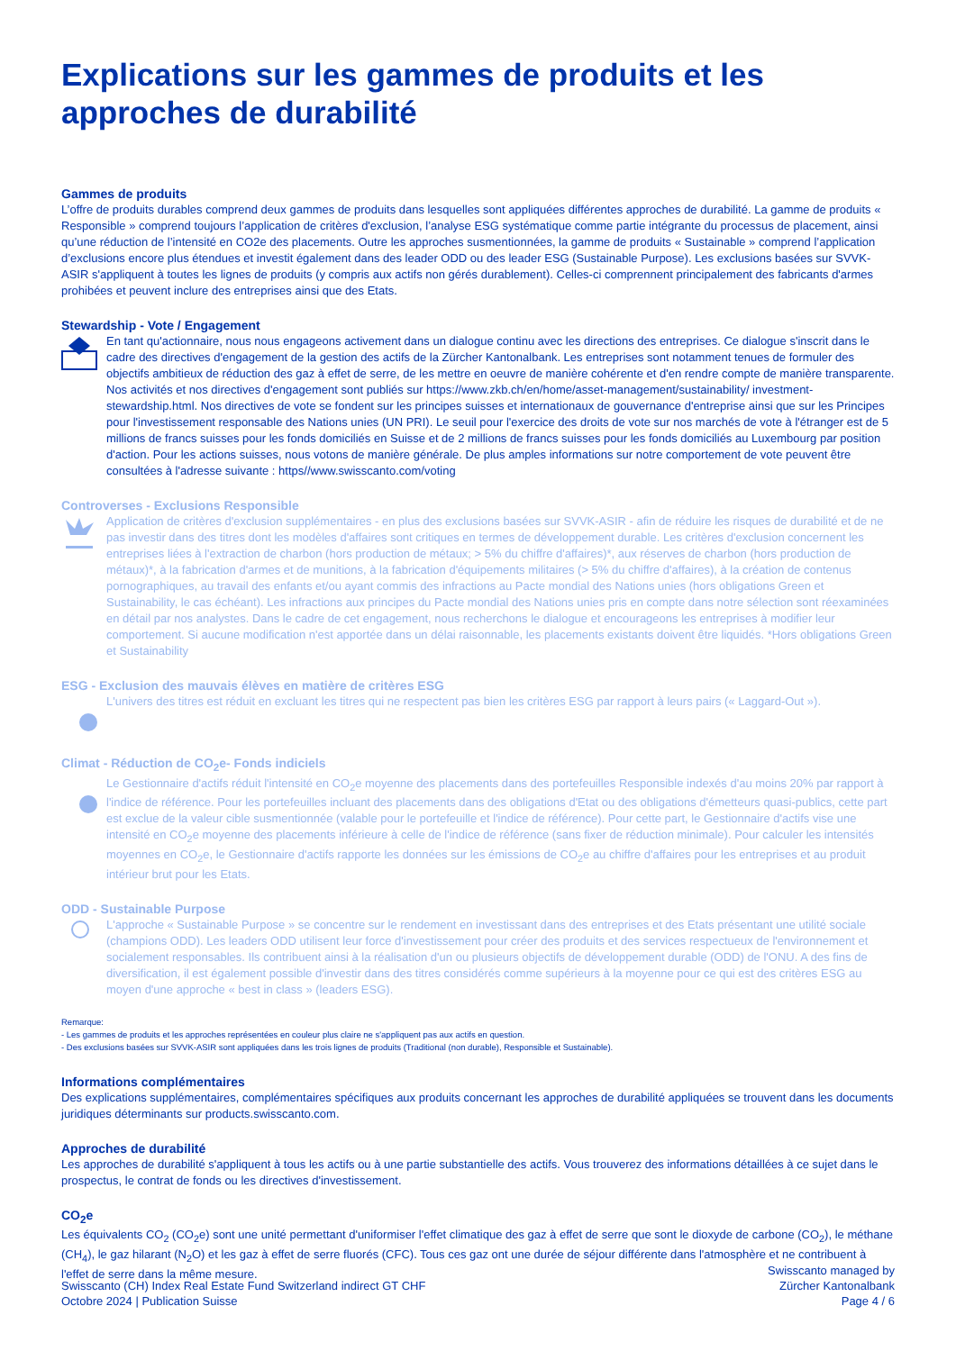Explications sur les gammes de produits et les approches de durabilité
Gammes de produits
L’offre de produits durables comprend deux gammes de produits dans lesquelles sont appliquées différentes approches de durabilité. La gamme de produits « Responsible » comprend toujours l’application de critères d'exclusion, l’analyse ESG systématique comme partie intégrante du processus de placement, ainsi qu’une réduction de l’intensité en CO2e des placements. Outre les approches susmentionnées, la gamme de produits « Sustainable » comprend l’application d’exclusions encore plus étendues et investit également dans des leader ODD ou des leader ESG (Sustainable Purpose). Les exclusions basées sur SVVK-ASIR s'appliquent à toutes les lignes de produits (y compris aux actifs non gérés durablement). Celles-ci comprennent principalement des fabricants d'armes prohibées et peuvent inclure des entreprises ainsi que des Etats.
Stewardship - Vote / Engagement
En tant qu'actionnaire, nous nous engageons activement dans un dialogue continu avec les directions des entreprises. Ce dialogue s'inscrit dans le cadre des directives d'engagement de la gestion des actifs de la Zürcher Kantonalbank. Les entreprises sont notamment tenues de formuler des objectifs ambitieux de réduction des gaz à effet de serre, de les mettre en oeuvre de manière cohérente et d'en rendre compte de manière transparente. Nos activités et nos directives d'engagement sont publiés sur https://www.zkb.ch/en/home/asset-management/sustainability/ investment-stewardship.html. Nos directives de vote se fondent sur les principes suisses et internationaux de gouvernance d'entreprise ainsi que sur les Principes pour l'investissement responsable des Nations unies (UN PRI). Le seuil pour l'exercice des droits de vote sur nos marchés de vote à l'étranger est de 5 millions de francs suisses pour les fonds domiciliés en Suisse et de 2 millions de francs suisses pour les fonds domiciliés au Luxembourg par position d'action. Pour les actions suisses, nous votons de manière générale. De plus amples informations sur notre comportement de vote peuvent être consultées à l'adresse suivante : https//www.swisscanto.com/voting
Controverses - Exclusions Responsible
Application de critères d'exclusion supplémentaires - en plus des exclusions basées sur SVVK-ASIR - afin de réduire les risques de durabilité et de ne pas investir dans des titres dont les modèles d'affaires sont critiques en termes de développement durable. Les critères d'exclusion concernent les entreprises liées à l'extraction de charbon (hors production de métaux; > 5% du chiffre d'affaires)*, aux réserves de charbon (hors production de métaux)*, à la fabrication d'armes et de munitions, à la fabrication d'équipements militaires (> 5% du chiffre d'affaires), à la création de contenus pornographiques, au travail des enfants et/ou ayant commis des infractions au Pacte mondial des Nations unies (hors obligations Green et Sustainability, le cas échéant). Les infractions aux principes du Pacte mondial des Nations unies pris en compte dans notre sélection sont réexaminées en détail par nos analystes. Dans le cadre de cet engagement, nous recherchons le dialogue et encourageons les entreprises à modifier leur comportement. Si aucune modification n'est apportée dans un délai raisonnable, les placements existants doivent être liquidés. *Hors obligations Green et Sustainability
ESG - Exclusion des mauvais élèves en matière de critères ESG
L'univers des titres est réduit en excluant les titres qui ne respectent pas bien les critères ESG par rapport à leurs pairs (« Laggard-Out »).
Climat - Réduction de CO<sub>2</sub>e- Fonds indiciels
Le Gestionnaire d'actifs réduit l'intensité en CO<sub>2</sub>e moyenne des placements dans des portefeuilles Responsible indexés d'au moins 20% par rapport à l'indice de référence. Pour les portefeuilles incluant des placements dans des obligations d'Etat ou des obligations d'émetteurs quasi-publics, cette part est exclue de la valeur cible susmentionnée (valable pour le portefeuille et l'indice de référence). Pour cette part, le Gestionnaire d'actifs vise une intensité en CO<sub>2</sub>e moyenne des placements inférieure à celle de l'indice de référence (sans fixer de réduction minimale). Pour calculer les intensités moyennes en CO<sub>2</sub>e, le Gestionnaire d'actifs rapporte les données sur les émissions de CO<sub>2</sub>e au chiffre d'affaires pour les entreprises et au produit intérieur brut pour les Etats.
ODD - Sustainable Purpose
L'approche « Sustainable Purpose » se concentre sur le rendement en investissant dans des entreprises et des Etats présentant une utilité sociale (champions ODD). Les leaders ODD utilisent leur force d'investissement pour créer des produits et des services respectueux de l'environnement et socialement responsables. Ils contribuent ainsi à la réalisation d'un ou plusieurs objectifs de développement durable (ODD) de l'ONU. A des fins de diversification, il est également possible d'investir dans des titres considérés comme supérieurs à la moyenne pour ce qui est des critères ESG au moyen d'une approche « best in class » (leaders ESG).
Remarque:
- Les gammes de produits et les approches représentées en couleur plus claire ne s'appliquent pas aux actifs en question.
- Des exclusions basées sur SVVK-ASIR sont appliquées dans les trois lignes de produits (Traditional (non durable), Responsible et Sustainable).
Informations complémentaires
Des explications supplémentaires, complémentaires spécifiques aux produits concernant les approches de durabilité appliquées se trouvent dans les documents juridiques déterminants sur products.swisscanto.com.
Approches de durabilité
Les approches de durabilité s'appliquent à tous les actifs ou à une partie substantielle des actifs. Vous trouverez des informations détaillées à ce sujet dans le prospectus, le contrat de fonds ou les directives d'investissement.
CO<sub>2</sub>e
Les équivalents CO<sub>2</sub> (CO<sub>2</sub>e) sont une unité permettant d'uniformiser l'effet climatique des gaz à effet de serre que sont le dioxyde de carbone (CO<sub>2</sub>), le méthane (CH<sub>4</sub>), le gaz hilarant (N<sub>2</sub>O) et les gaz à effet de serre fluorés (CFC). Tous ces gaz ont une durée de séjour différente dans l'atmosphère et ne contribuent à l'effet de serre dans la même mesure.
Swisscanto (CH) Index Real Estate Fund Switzerland indirect GT CHF
Octobre 2024 | Publication Suisse
Swisscanto managed by
Zürcher Kantonalbank
Page 4 / 6